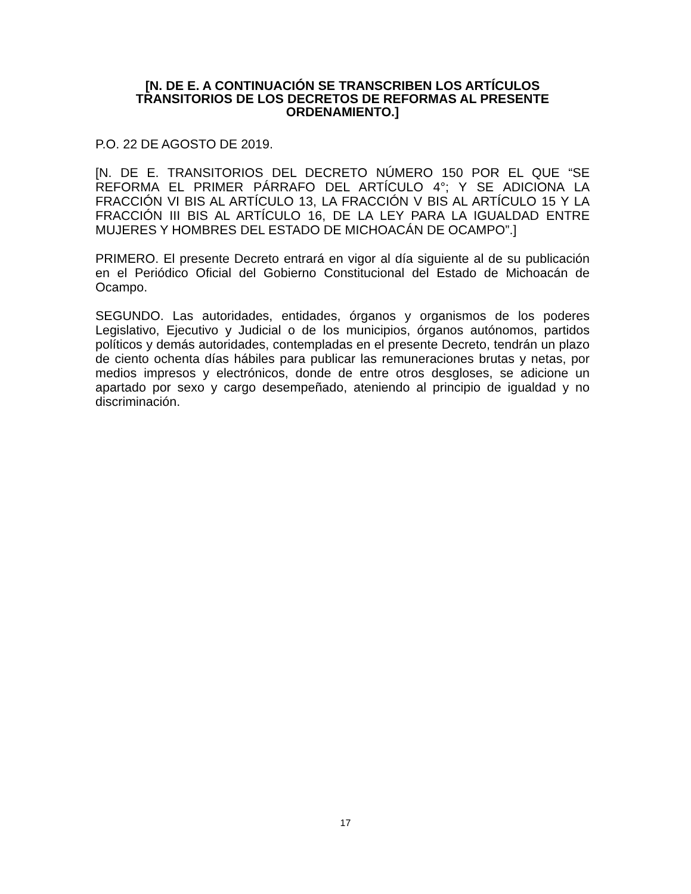[N. DE E. A CONTINUACIÓN SE TRANSCRIBEN LOS ARTÍCULOS TRANSITORIOS DE LOS DECRETOS DE REFORMAS AL PRESENTE ORDENAMIENTO.]
P.O. 22 DE AGOSTO DE 2019.
[N. DE E. TRANSITORIOS DEL DECRETO NÚMERO 150 POR EL QUE “SE REFORMA EL PRIMER PÁRRAFO DEL ARTÍCULO 4°; Y SE ADICIONA LA FRACCIÓN VI BIS AL ARTÍCULO 13, LA FRACCIÓN V BIS AL ARTÍCULO 15 Y LA FRACCIÓN III BIS AL ARTÍCULO 16, DE LA LEY PARA LA IGUALDAD ENTRE MUJERES Y HOMBRES DEL ESTADO DE MICHOACÁN DE OCAMPO”.]
PRIMERO. El presente Decreto entrará en vigor al día siguiente al de su publicación en el Periódico Oficial del Gobierno Constitucional del Estado de Michoacán de Ocampo.
SEGUNDO. Las autoridades, entidades, órganos y organismos de los poderes Legislativo, Ejecutivo y Judicial o de los municipios, órganos autónomos, partidos políticos y demás autoridades, contempladas en el presente Decreto, tendrán un plazo de ciento ochenta días hábiles para publicar las remuneraciones brutas y netas, por medios impresos y electrónicos, donde de entre otros desgloses, se adicione un apartado por sexo y cargo desempeñado, ateniendo al principio de igualdad y no discriminación.
17